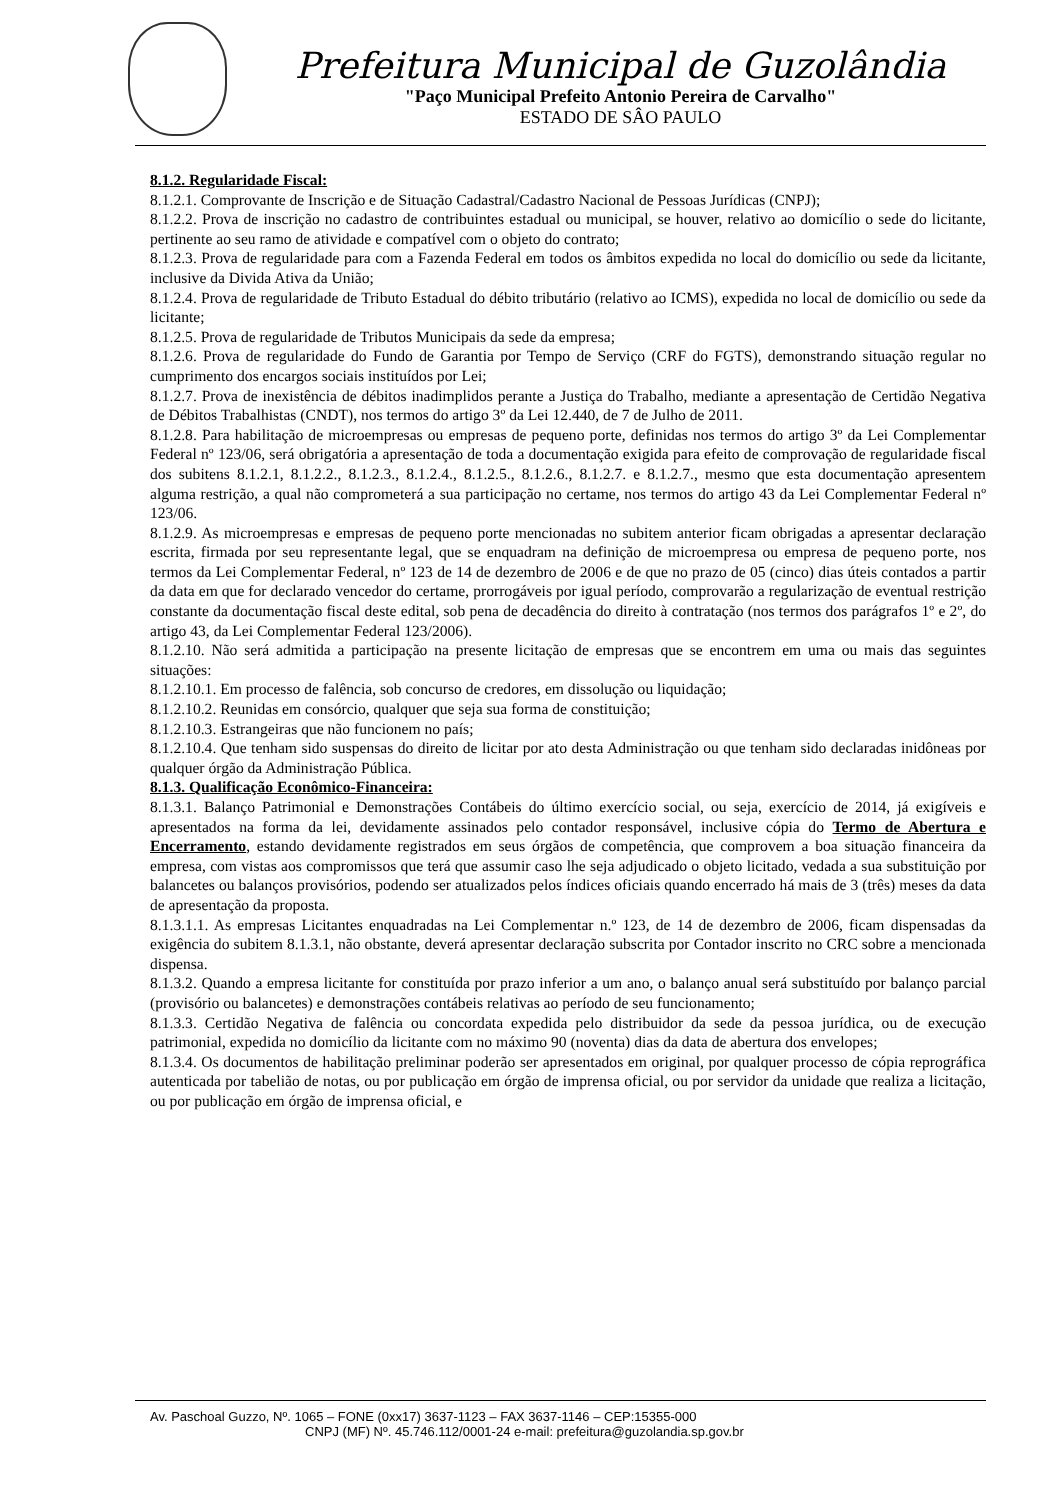Prefeitura Municipal de Guzolândia
"Paço Municipal Prefeito Antonio Pereira de Carvalho"
ESTADO DE SÂO PAULO
8.1.2. Regularidade Fiscal:
8.1.2.1. Comprovante de Inscrição e de Situação Cadastral/Cadastro Nacional de Pessoas Jurídicas (CNPJ);
8.1.2.2. Prova de inscrição no cadastro de contribuintes estadual ou municipal, se houver, relativo ao domicílio o sede do licitante, pertinente ao seu ramo de atividade e compatível com o objeto do contrato;
8.1.2.3. Prova de regularidade para com a Fazenda Federal em todos os âmbitos expedida no local do domicílio ou sede da licitante, inclusive da Divida Ativa da União;
8.1.2.4. Prova de regularidade de Tributo Estadual do débito tributário (relativo ao ICMS), expedida no local de domicílio ou sede da licitante;
8.1.2.5. Prova de regularidade de Tributos Municipais da sede da empresa;
8.1.2.6. Prova de regularidade do Fundo de Garantia por Tempo de Serviço (CRF do FGTS), demonstrando situação regular no cumprimento dos encargos sociais instituídos por Lei;
8.1.2.7. Prova de inexistência de débitos inadimplidos perante a Justiça do Trabalho, mediante a apresentação de Certidão Negativa de Débitos Trabalhistas (CNDT), nos termos do artigo 3º da Lei 12.440, de 7 de Julho de 2011.
8.1.2.8. Para habilitação de microempresas ou empresas de pequeno porte, definidas nos termos do artigo 3º da Lei Complementar Federal nº 123/06, será obrigatória a apresentação de toda a documentação exigida para efeito de comprovação de regularidade fiscal dos subitens 8.1.2.1, 8.1.2.2., 8.1.2.3., 8.1.2.4., 8.1.2.5., 8.1.2.6., 8.1.2.7. e 8.1.2.7., mesmo que esta documentação apresentem alguma restrição, a qual não comprometerá a sua participação no certame, nos termos do artigo 43 da Lei Complementar Federal nº 123/06.
8.1.2.9. As microempresas e empresas de pequeno porte mencionadas no subitem anterior ficam obrigadas a apresentar declaração escrita, firmada por seu representante legal, que se enquadram na definição de microempresa ou empresa de pequeno porte, nos termos da Lei Complementar Federal, nº 123 de 14 de dezembro de 2006 e de que no prazo de 05 (cinco) dias úteis contados a partir da data em que for declarado vencedor do certame, prorrogáveis por igual período, comprovarão a regularização de eventual restrição constante da documentação fiscal deste edital, sob pena de decadência do direito à contratação (nos termos dos parágrafos 1º e 2º, do artigo 43, da Lei Complementar Federal 123/2006).
8.1.2.10. Não será admitida a participação na presente licitação de empresas que se encontrem em uma ou mais das seguintes situações:
8.1.2.10.1. Em processo de falência, sob concurso de credores, em dissolução ou liquidação;
8.1.2.10.2. Reunidas em consórcio, qualquer que seja sua forma de constituição;
8.1.2.10.3. Estrangeiras que não funcionem no país;
8.1.2.10.4. Que tenham sido suspensas do direito de licitar por ato desta Administração ou que tenham sido declaradas inidôneas por qualquer órgão da Administração Pública.
8.1.3. Qualificação Econômico-Financeira:
8.1.3.1. Balanço Patrimonial e Demonstrações Contábeis do último exercício social, ou seja, exercício de 2014, já exigíveis e apresentados na forma da lei, devidamente assinados pelo contador responsável, inclusive cópia do Termo de Abertura e Encerramento, estando devidamente registrados em seus órgãos de competência, que comprovem a boa situação financeira da empresa, com vistas aos compromissos que terá que assumir caso lhe seja adjudicado o objeto licitado, vedada a sua substituição por balancetes ou balanços provisórios, podendo ser atualizados pelos índices oficiais quando encerrado há mais de 3 (três) meses da data de apresentação da proposta.
8.1.3.1.1. As empresas Licitantes enquadradas na Lei Complementar n.º 123, de 14 de dezembro de 2006, ficam dispensadas da exigência do subitem 8.1.3.1, não obstante, deverá apresentar declaração subscrita por Contador inscrito no CRC sobre a mencionada dispensa.
8.1.3.2. Quando a empresa licitante for constituída por prazo inferior a um ano, o balanço anual será substituído por balanço parcial (provisório ou balancetes) e demonstrações contábeis relativas ao período de seu funcionamento;
8.1.3.3. Certidão Negativa de falência ou concordata expedida pelo distribuidor da sede da pessoa jurídica, ou de execução patrimonial, expedida no domicílio da licitante com no máximo 90 (noventa) dias da data de abertura dos envelopes;
8.1.3.4. Os documentos de habilitação preliminar poderão ser apresentados em original, por qualquer processo de cópia reprográfica autenticada por tabelião de notas, ou por publicação em órgão de imprensa oficial, ou por servidor da unidade que realiza a licitação, ou por publicação em órgão de imprensa oficial, e
Av. Paschoal Guzzo, Nº. 1065 – FONE (0xx17) 3637-1123 – FAX 3637-1146 – CEP:15355-000
CNPJ (MF) Nº. 45.746.112/0001-24 e-mail: prefeitura@guzolandia.sp.gov.br